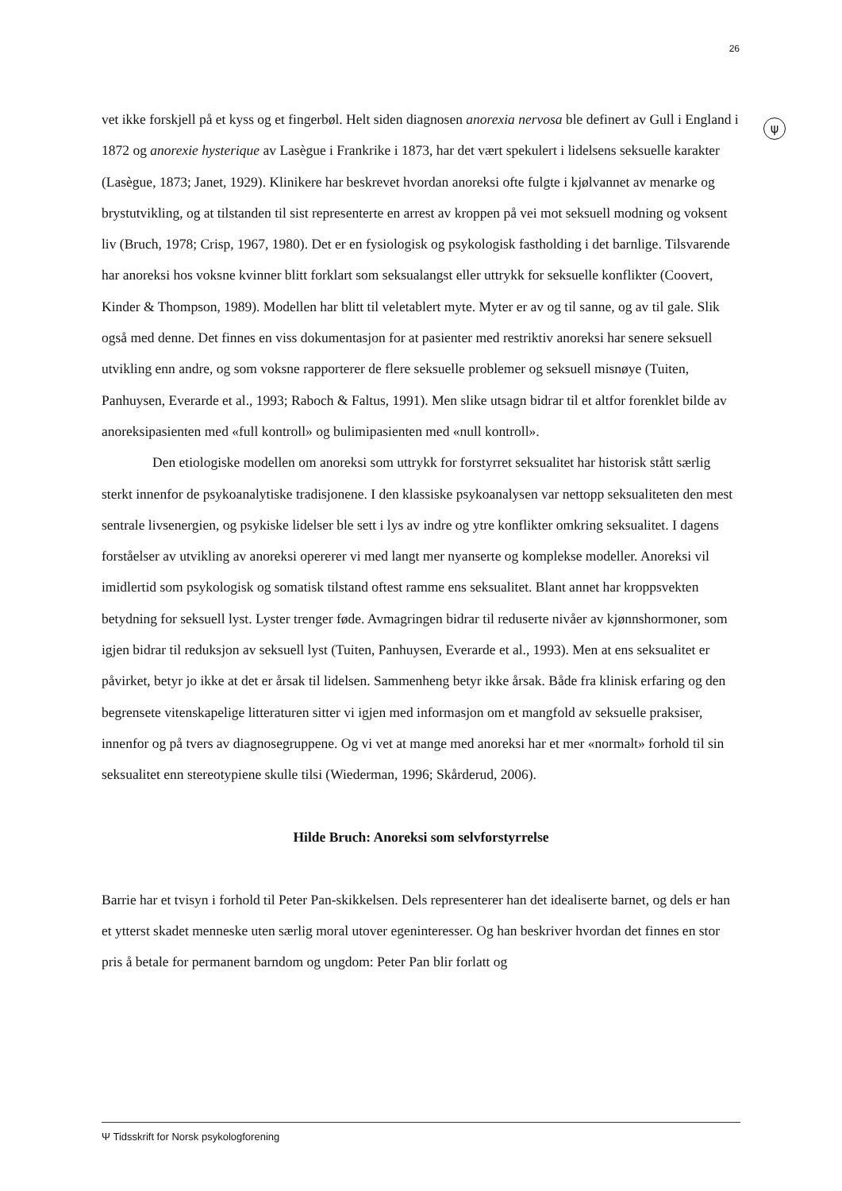26
ψ
vet ikke forskjell på et kyss og et fingerbøl. Helt siden diagnosen anorexia nervosa ble definert av Gull i England i 1872 og anorexie hysterique av Lasègue i Frankrike i 1873, har det vært spekulert i lidelsens seksuelle karakter (Lasègue, 1873; Janet, 1929). Klinikere har beskrevet hvordan anoreksi ofte fulgte i kjølvannet av menarke og brystutvikling, og at tilstanden til sist representerte en arrest av kroppen på vei mot seksuell modning og voksent liv (Bruch, 1978; Crisp, 1967, 1980). Det er en fysiologisk og psykologisk fastholding i det barnlige. Tilsvarende har anoreksi hos voksne kvinner blitt forklart som seksualangst eller uttrykk for seksuelle konflikter (Coovert, Kinder & Thompson, 1989). Modellen har blitt til veletablert myte. Myter er av og til sanne, og av til gale. Slik også med denne. Det finnes en viss dokumentasjon for at pasienter med restriktiv anoreksi har senere seksuell utvikling enn andre, og som voksne rapporterer de flere seksuelle problemer og seksuell misnøye (Tuiten, Panhuysen, Everarde et al., 1993; Raboch & Faltus, 1991). Men slike utsagn bidrar til et altfor forenklet bilde av anoreksipasienten med «full kontroll» og bulimipasienten med «null kontroll».
Den etiologiske modellen om anoreksi som uttrykk for forstyrret seksualitet har historisk stått særlig sterkt innenfor de psykoanalytiske tradisjonene. I den klassiske psykoanalysen var nettopp seksualiteten den mest sentrale livsenergien, og psykiske lidelser ble sett i lys av indre og ytre konflikter omkring seksualitet. I dagens forståelser av utvikling av anoreksi opererer vi med langt mer nyanserte og komplekse modeller. Anoreksi vil imidlertid som psykologisk og somatisk tilstand oftest ramme ens seksualitet. Blant annet har kroppsvekten betydning for seksuell lyst. Lyster trenger føde. Avmagringen bidrar til reduserte nivåer av kjønnshormoner, som igjen bidrar til reduksjon av seksuell lyst (Tuiten, Panhuysen, Everarde et al., 1993). Men at ens seksualitet er påvirket, betyr jo ikke at det er årsak til lidelsen. Sammenheng betyr ikke årsak. Både fra klinisk erfaring og den begrensete vitenskapelige litteraturen sitter vi igjen med informasjon om et mangfold av seksuelle praksiser, innenfor og på tvers av diagnosegruppene. Og vi vet at mange med anoreksi har et mer «normalt» forhold til sin seksualitet enn stereotypiene skulle tilsi (Wiederman, 1996; Skårderud, 2006).
Hilde Bruch: Anoreksi som selvforstyrrelse
Barrie har et tvisyn i forhold til Peter Pan-skikkelsen. Dels representerer han det idealiserte barnet, og dels er han et ytterst skadet menneske uten særlig moral utover egeninteresser. Og han beskriver hvordan det finnes en stor pris å betale for permanent barndom og ungdom: Peter Pan blir forlatt og
Ψ Tidsskrift for Norsk psykologforening